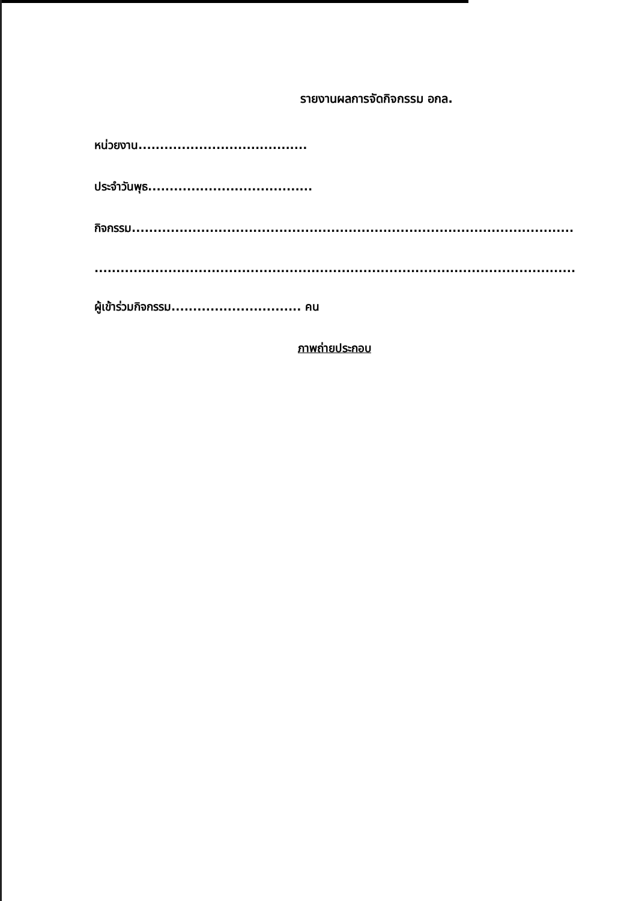รายงานผลการจัดกิจกรรม อกล.
หน่วยงาน.......................................
ประจำวันพุธ......................................
กิจกรรม...................................................................................................................
...............................................................................................................................
ผู้เข้าร่วมกิจกรรม.............................. คน
ภาพถ่ายประกอบ